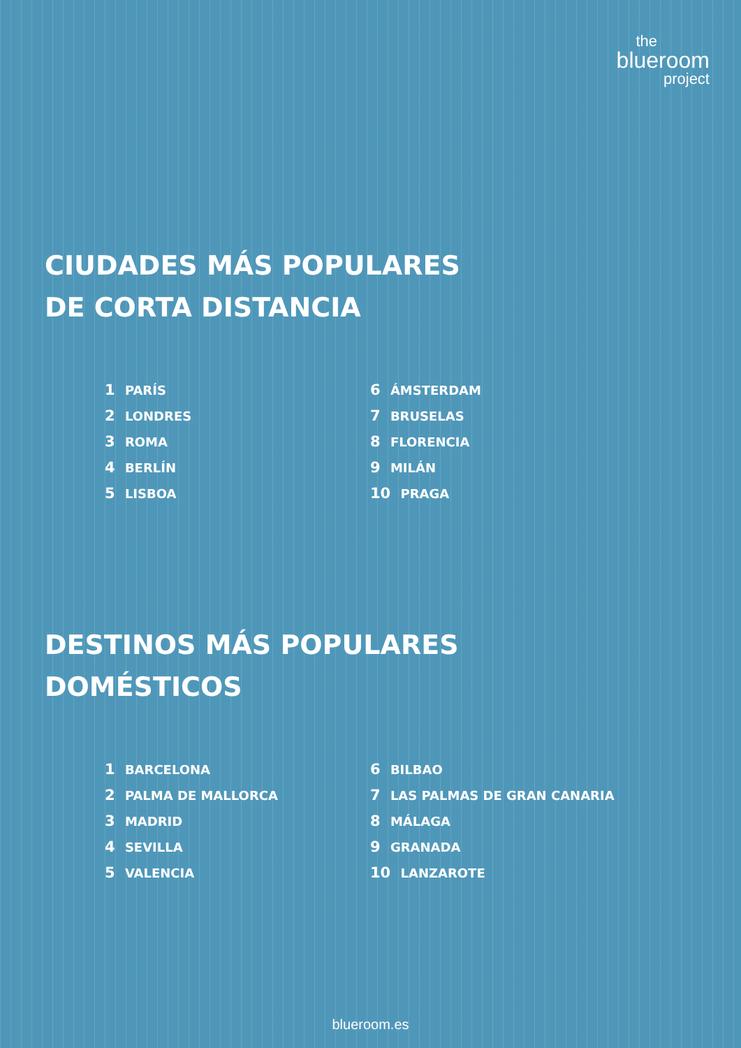the
blueroom
project
CIUDADES MÁS POPULARES
DE CORTA DISTANCIA
1 PARÍS
2 LONDRES
3 ROMA
4 BERLÍN
5 LISBOA
6 ÁMSTERDAM
7 BRUSELAS
8 FLORENCIA
9 MILÁN
10 PRAGA
DESTINOS MÁS POPULARES
DOMÉSTICOS
1 BARCELONA
2 PALMA DE MALLORCA
3 MADRID
4 SEVILLA
5 VALENCIA
6 BILBAO
7 LAS PALMAS DE GRAN CANARIA
8 MÁLAGA
9 GRANADA
10 LANZAROTE
blueroom.es